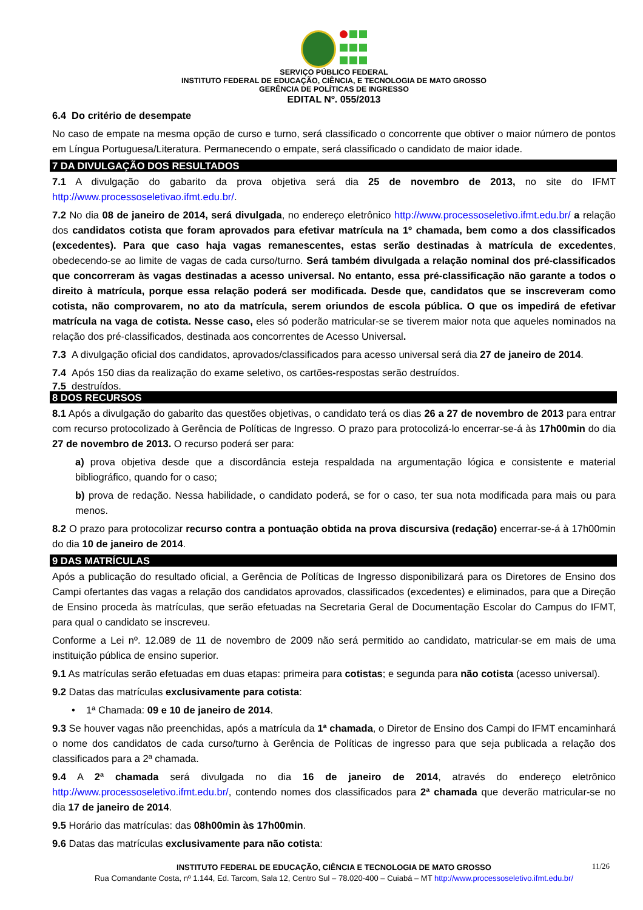SERVIÇO PÚBLICO FEDERAL
INSTITUTO FEDERAL DE EDUCAÇÃO, CIÊNCIA, E TECNOLOGIA DE MATO GROSSO
GERÊNCIA DE POLÍTICAS DE INGRESSO
EDITAL Nº. 055/2013
6.4 Do critério de desempate
No caso de empate na mesma opção de curso e turno, será classificado o concorrente que obtiver o maior número de pontos em Língua Portuguesa/Literatura. Permanecendo o empate, será classificado o candidato de maior idade.
7 DA DIVULGAÇÃO DOS RESULTADOS
7.1 A divulgação do gabarito da prova objetiva será dia 25 de novembro de 2013, no site do IFMT http://www.processoseletivao.ifmt.edu.br/.
7.2 No dia 08 de janeiro de 2014, será divulgada, no endereço eletrônico http://www.processoseletivo.ifmt.edu.br/ a relação dos candidatos cotista que foram aprovados para efetivar matrícula na 1º chamada, bem como a dos classificados (excedentes). Para que caso haja vagas remanescentes, estas serão destinadas à matrícula de excedentes, obedecendo-se ao limite de vagas de cada curso/turno. Será também divulgada a relação nominal dos pré-classificados que concorreram às vagas destinadas a acesso universal. No entanto, essa pré-classificação não garante a todos o direito à matrícula, porque essa relação poderá ser modificada. Desde que, candidatos que se inscreveram como cotista, não comprovarem, no ato da matrícula, serem oriundos de escola pública. O que os impedirá de efetivar matrícula na vaga de cotista. Nesse caso, eles só poderão matricular-se se tiverem maior nota que aqueles nominados na relação dos pré-classificados, destinada aos concorrentes de Acesso Universal.
7.3 A divulgação oficial dos candidatos, aprovados/classificados para acesso universal será dia 27 de janeiro de 2014.
7.4 Após 150 dias da realização do exame seletivo, os cartões-respostas serão destruídos.
7.5 destruídos.
8 DOS RECURSOS
8.1 Após a divulgação do gabarito das questões objetivas, o candidato terá os dias 26 a 27 de novembro de 2013 para entrar com recurso protocolizado à Gerência de Políticas de Ingresso. O prazo para protocolizá-lo encerrar-se-á às 17h00min do dia 27 de novembro de 2013. O recurso poderá ser para:
a) prova objetiva desde que a discordância esteja respaldada na argumentação lógica e consistente e material bibliográfico, quando for o caso;
b) prova de redação. Nessa habilidade, o candidato poderá, se for o caso, ter sua nota modificada para mais ou para menos.
8.2 O prazo para protocolizar recurso contra a pontuação obtida na prova discursiva (redação) encerrar-se-á à 17h00min do dia 10 de janeiro de 2014.
9 DAS MATRÍCULAS
Após a publicação do resultado oficial, a Gerência de Políticas de Ingresso disponibilizará para os Diretores de Ensino dos Campi ofertantes das vagas a relação dos candidatos aprovados, classificados (excedentes) e eliminados, para que a Direção de Ensino proceda às matrículas, que serão efetuadas na Secretaria Geral de Documentação Escolar do Campus do IFMT, para qual o candidato se inscreveu.
Conforme a Lei nº. 12.089 de 11 de novembro de 2009 não será permitido ao candidato, matricular-se em mais de uma instituição pública de ensino superior.
9.1 As matrículas serão efetuadas em duas etapas: primeira para cotistas; e segunda para não cotista (acesso universal).
9.2 Datas das matrículas exclusivamente para cotista:
• 1ª Chamada: 09 e 10 de janeiro de 2014.
9.3 Se houver vagas não preenchidas, após a matrícula da 1ª chamada, o Diretor de Ensino dos Campi do IFMT encaminhará o nome dos candidatos de cada curso/turno à Gerência de Políticas de ingresso para que seja publicada a relação dos classificados para a 2ª chamada.
9.4 A 2ª chamada será divulgada no dia 16 de janeiro de 2014, através do endereço eletrônico http://www.processoseletivo.ifmt.edu.br/, contendo nomes dos classificados para 2ª chamada que deverão matricular-se no dia 17 de janeiro de 2014.
9.5 Horário das matrículas: das 08h00min às 17h00min.
9.6 Datas das matrículas exclusivamente para não cotista:
11/26 INSTITUTO FEDERAL DE EDUCAÇÃO, CIÊNCIA E TECNOLOGIA DE MATO GROSSO
Rua Comandante Costa, nº 1.144, Ed. Tarcom, Sala 12, Centro Sul – 78.020-400 – Cuiabá – MT http://www.processoseletivo.ifmt.edu.br/